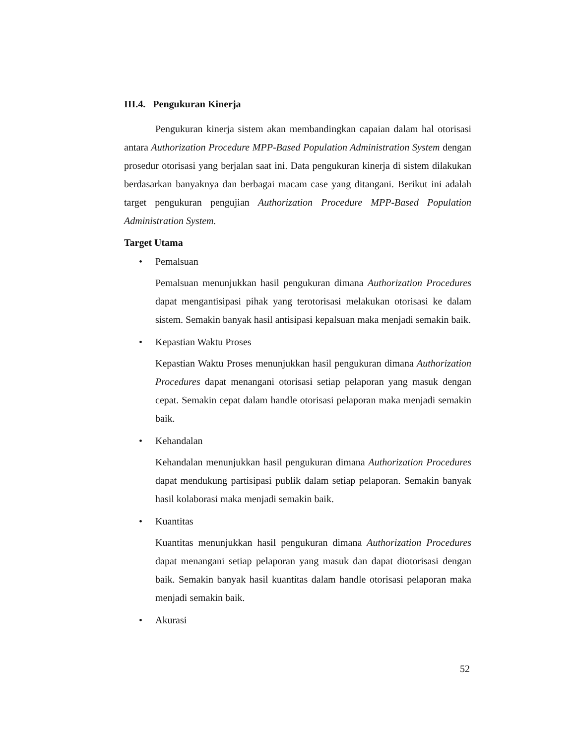III.4. Pengukuran Kinerja
Pengukuran kinerja sistem akan membandingkan capaian dalam hal otorisasi antara Authorization Procedure MPP-Based Population Administration System dengan prosedur otorisasi yang berjalan saat ini. Data pengukuran kinerja di sistem dilakukan berdasarkan banyaknya dan berbagai macam case yang ditangani. Berikut ini adalah target pengukuran pengujian Authorization Procedure MPP-Based Population Administration System.
Target Utama
• Pemalsuan
Pemalsuan menunjukkan hasil pengukuran dimana Authorization Procedures dapat mengantisipasi pihak yang terotorisasi melakukan otorisasi ke dalam sistem. Semakin banyak hasil antisipasi kepalsuan maka menjadi semakin baik.
• Kepastian Waktu Proses
Kepastian Waktu Proses menunjukkan hasil pengukuran dimana Authorization Procedures dapat menangani otorisasi setiap pelaporan yang masuk dengan cepat. Semakin cepat dalam handle otorisasi pelaporan maka menjadi semakin baik.
• Kehandalan
Kehandalan menunjukkan hasil pengukuran dimana Authorization Procedures dapat mendukung partisipasi publik dalam setiap pelaporan. Semakin banyak hasil kolaborasi maka menjadi semakin baik.
• Kuantitas
Kuantitas menunjukkan hasil pengukuran dimana Authorization Procedures dapat menangani setiap pelaporan yang masuk dan dapat diotorisasi dengan baik. Semakin banyak hasil kuantitas dalam handle otorisasi pelaporan maka menjadi semakin baik.
• Akurasi
52